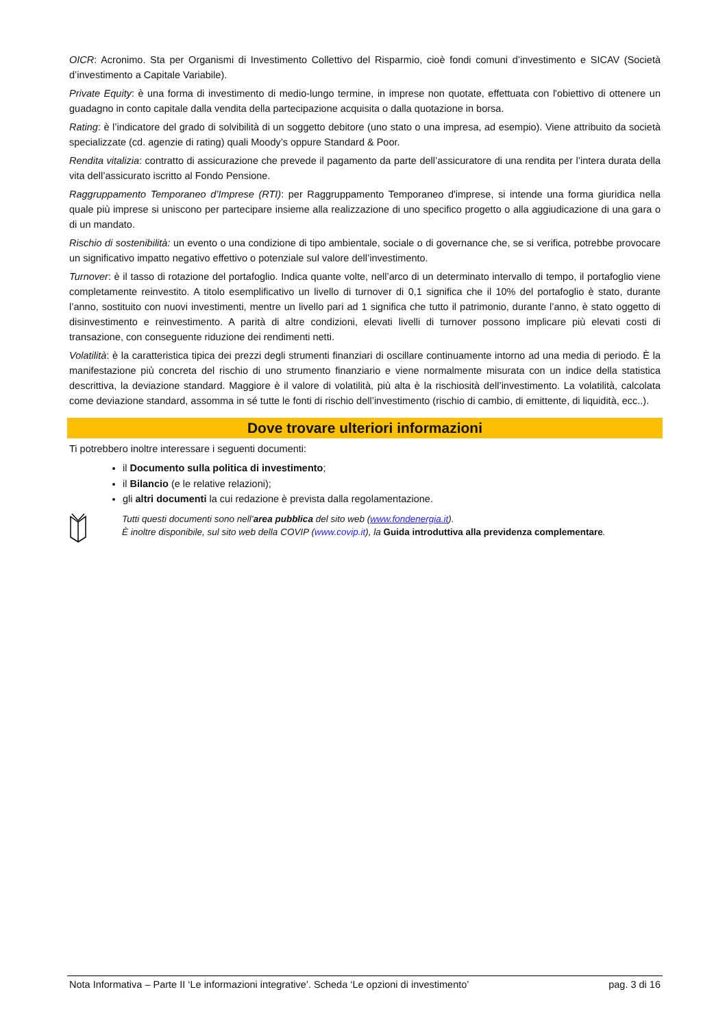OICR: Acronimo. Sta per Organismi di Investimento Collettivo del Risparmio, cioè fondi comuni d’investimento e SICAV (Società d’investimento a Capitale Variabile).
Private Equity: è una forma di investimento di medio-lungo termine, in imprese non quotate, effettuata con l'obiettivo di ottenere un guadagno in conto capitale dalla vendita della partecipazione acquisita o dalla quotazione in borsa.
Rating: è l’indicatore del grado di solvibilità di un soggetto debitore (uno stato o una impresa, ad esempio). Viene attribuito da società specializzate (cd. agenzie di rating) quali Moody’s oppure Standard & Poor.
Rendita vitalizia: contratto di assicurazione che prevede il pagamento da parte dell’assicuratore di una rendita per l’intera durata della vita dell’assicurato iscritto al Fondo Pensione.
Raggruppamento Temporaneo d’Imprese (RTI): per Raggruppamento Temporaneo d'imprese, si intende una forma giuridica nella quale più imprese si uniscono per partecipare insieme alla realizzazione di uno specifico progetto o alla aggiudicazione di una gara o di un mandato.
Rischio di sostenibilità: un evento o una condizione di tipo ambientale, sociale o di governance che, se si verifica, potrebbe provocare un significativo impatto negativo effettivo o potenziale sul valore dell’investimento.
Turnover: è il tasso di rotazione del portafoglio. Indica quante volte, nell’arco di un determinato intervallo di tempo, il portafoglio viene completamente reinvestito. A titolo esemplificativo un livello di turnover di 0,1 significa che il 10% del portafoglio è stato, durante l’anno, sostituito con nuovi investimenti, mentre un livello pari ad 1 significa che tutto il patrimonio, durante l’anno, è stato oggetto di disinvestimento e reinvestimento. A parità di altre condizioni, elevati livelli di turnover possono implicare più elevati costi di transazione, con conseguente riduzione dei rendimenti netti.
Volatilità: è la caratteristica tipica dei prezzi degli strumenti finanziari di oscillare continuamente intorno ad una media di periodo. È la manifestazione più concreta del rischio di uno strumento finanziario e viene normalmente misurata con un indice della statistica descrittiva, la deviazione standard. Maggiore è il valore di volatilità, più alta è la rischiosità dell’investimento. La volatilità, calcolata come deviazione standard, assomma in sé tutte le fonti di rischio dell’investimento (rischio di cambio, di emittente, di liquidità, ecc..).
Dove trovare ulteriori informazioni
Ti potrebbero inoltre interessare i seguenti documenti:
il Documento sulla politica di investimento;
il Bilancio (e le relative relazioni);
gli altri documenti la cui redazione è prevista dalla regolamentazione.
Tutti questi documenti sono nell’area pubblica del sito web (www.fondenergia.it).
È inoltre disponibile, sul sito web della COVIP (www.covip.it), la Guida introduttiva alla previdenza complementare.
Nota Informativa – Parte II ‘Le informazioni integrative’. Scheda ‘Le opzioni di investimento’ pag. 3 di 16